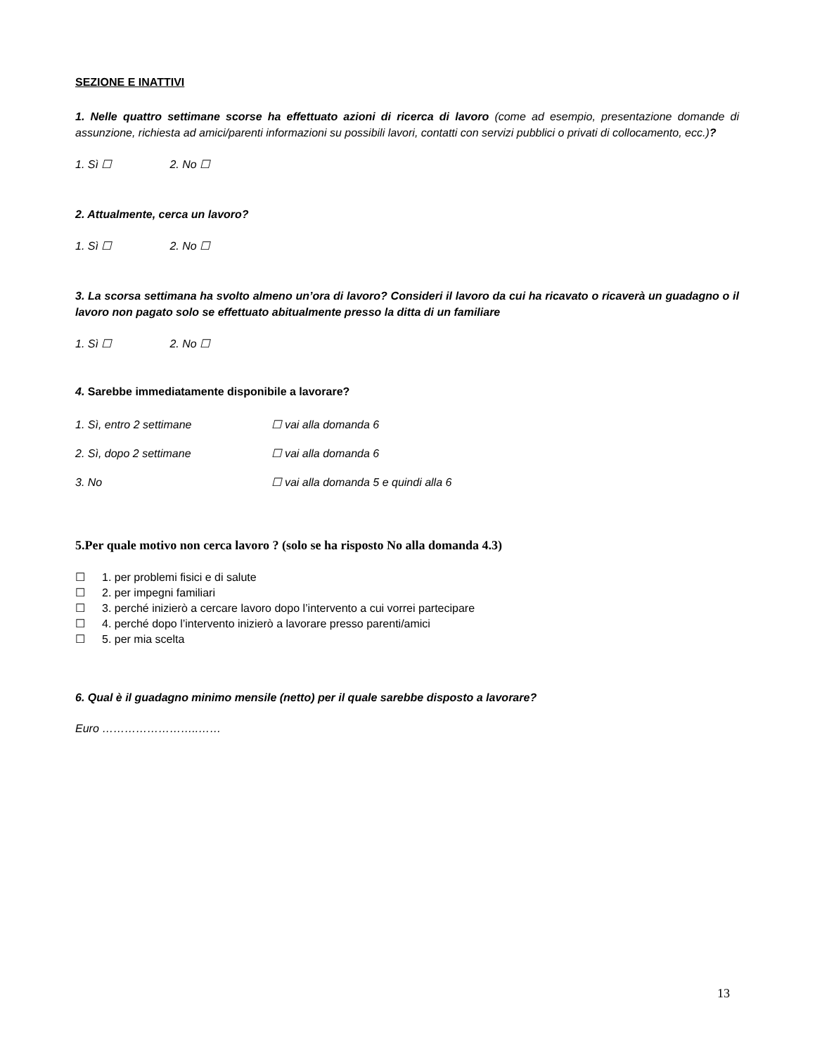SEZIONE E INATTIVI
1. Nelle quattro settimane scorse ha effettuato azioni di ricerca di lavoro (come ad esempio, presentazione domande di assunzione, richiesta ad amici/parenti informazioni su possibili lavori, contatti con servizi pubblici o privati di collocamento, ecc.)?
1. Sì ☐ 2. No ☐
2. Attualmente, cerca un lavoro?
1. Sì ☐ 2. No ☐
3. La scorsa settimana ha svolto almeno un’ora di lavoro? Consideri il lavoro da cui ha ricavato o ricaverà un guadagno o il lavoro non pagato solo se effettuato abitualmente presso la ditta di un familiare
1. Sì ☐ 2. No ☐
4. Sarebbe immediatamente disponibile a lavorare?
1. Sì, entro 2 settimane ☐ vai alla domanda 6
2. Sì, dopo 2 settimane ☐ vai alla domanda 6
3. No ☐ vai alla domanda 5 e quindi alla 6
5.Per quale motivo non cerca lavoro ? (solo se ha risposto No alla domanda 4.3)
☐ 1. per problemi fisici e di salute
☐ 2. per impegni familiari
☐ 3. perché inizierò a cercare lavoro dopo l’intervento a cui vorrei partecipare
☐ 4. perché dopo l’intervento inizierò a lavorare presso parenti/amici
☐ 5. per mia scelta
6. Qual è il guadagno minimo mensile (netto) per il quale sarebbe disposto a lavorare?
Euro ……………………..……
13